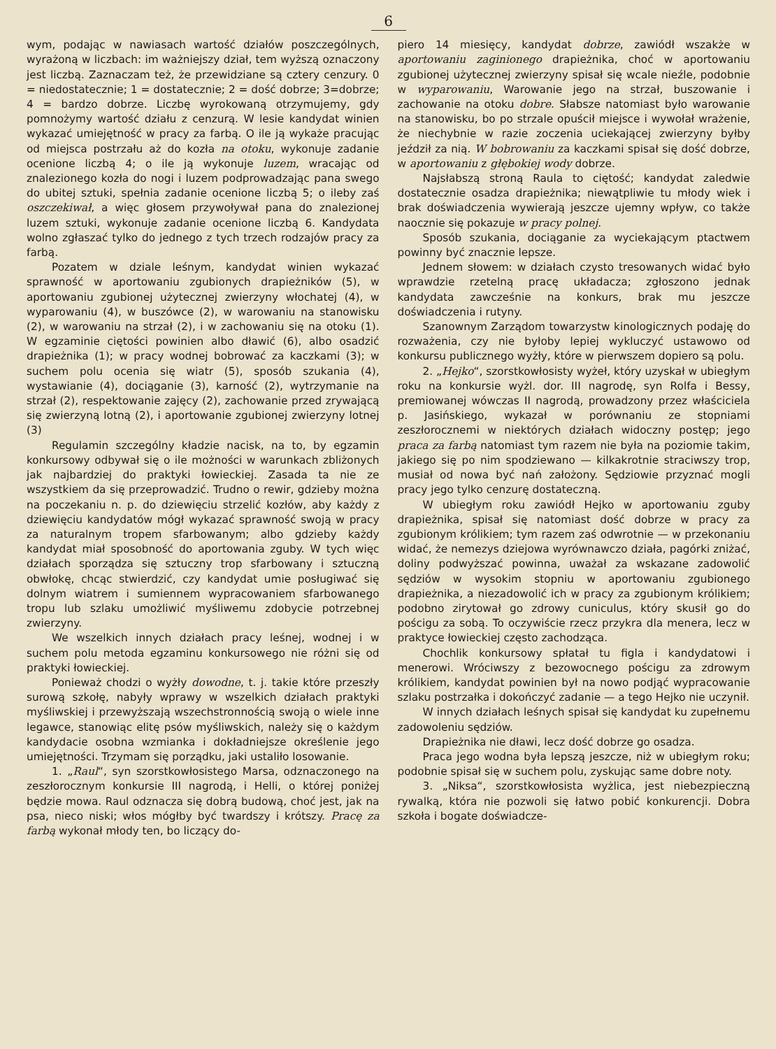6
wym, podając w nawiasach wartość działów poszczególnych, wyrażoną w liczbach: im ważniejszy dział, tem wyższą oznaczony jest liczbą. Zaznaczam też, że przewidziane są cztery cenzury. 0 = niedostatecznie; 1 = dostatecznie; 2 = dość dobrze; 3=dobrze; 4 = bardzo dobrze. Liczbę wyrokowaną otrzymujemy, gdy pomnożymy wartość działu z cenzurą. W lesie kandydat winien wykazać umiejętność w pracy za farbą. O ile ją wykaże pracując od miejsca postrzału aż do kozła na otoku, wykonuje zadanie ocenione liczbą 4; o ile ją wykonuje luzem, wracając od znalezionego kozła do nogi i luzem podprowadzając pana swego do ubitej sztuki, spełnia zadanie ocenione liczbą 5; o ileby zaś oszczekiwał, a więc głosem przywoływał pana do znalezionej luzem sztuki, wykonuje zadanie ocenione liczbą 6. Kandydata wolno zgłaszać tylko do jednego z tych trzech rodzajów pracy za farbą.
Pozatem w dziale leśnym, kandydat winien wykazać sprawność w aportowaniu zgubionych drapieżników (5), w aportowaniu zgubionej użytecznej zwierzyny włochatej (4), w wyparowaniu (4), w buszówce (2), w warowaniu na stanowisku (2), w warowaniu na strzał (2), i w zachowaniu się na otoku (1). W egzaminie ciętości powinien albo dławić (6), albo osadzić drapieżnika (1); w pracy wodnej bobrować za kaczkami (3); w suchem polu ocenia się wiatr (5), sposób szukania (4), wystawianie (4), dociąganie (3), karność (2), wytrzymanie na strzał (2), respektowanie zajęcy (2), zachowanie przed zrywającą się zwierzyną lotną (2), i aportowanie zgubionej zwierzyny lotnej (3)
Regulamin szczególny kładzie nacisk, na to, by egzamin konkursowy odbywał się o ile możności w warunkach zbliżonych jak najbardziej do praktyki łowieckiej. Zasada ta nie ze wszystkiem da się przeprowadzić. Trudno o rewir, gdzieby można na poczekaniu n. p. do dziewięciu strzelić kozłów, aby każdy z dziewięciu kandydatów mógł wykazać sprawność swoją w pracy za naturalnym tropem sfarbowanym; albo gdzieby każdy kandydat miał sposobność do aportowania zguby. W tych więc działach sporządza się sztuczny trop sfarbowany i sztuczną obwłokę, chcąc stwierdzić, czy kandydat umie posługiwać się dolnym wiatrem i sumiennem wypracowaniem sfarbowanego tropu lub szlaku umożliwić myśliwemu zdobycie potrzebnej zwierzyny.
We wszelkich innych działach pracy leśnej, wodnej i w suchem polu metoda egzaminu konkursowego nie różni się od praktyki łowieckiej.
Ponieważ chodzi o wyżły dowodne, t. j. takie które przeszły surową szkołę, nabyły wprawy w wszelkich działach praktyki myśliwskiej i przewyższają wszechstronnością swoją o wiele inne legawce, stanowiąc elitę psów myśliwskich, należy się o każdym kandydacie osobna wzmianka i dokładniejsze określenie jego umiejętności. Trzymam się porządku, jaki ustaliło losowanie.
1. „Raul“, syn szorstkowłosistego Marsa, odznaczonego na zeszłorocznym konkursie III nagrodą, i Helli, o której poniżej będzie mowa. Raul odznacza się dobrą budową, choć jest, jak na psa, nieco niski; włos mógłby być twardszy i krótszy. Pracę za farbą wykonał młody ten, bo liczący do-
piero 14 miesięcy, kandydat dobrze, zawiódł wszakże w aportowaniu zaginionego drapieżnika, choć w aportowaniu zgubionej użytecznej zwierzyny spisał się wcale nieźle, podobnie w wyparowaniu, Warowanie jego na strzał, buszowanie i zachowanie na otoku dobre. Słabsze natomiast było warowanie na stanowisku, bo po strzale opuścił miejsce i wywołał wrażenie, że niechybnie w razie zoczenia uciekającej zwierzyny byłby jeździł za nią. W bobrowaniu za kaczkami spisał się dość dobrze, w aportowaniu z głębokiej wody dobrze.
Najsłabszą stroną Raula to ciętość; kandydat zaledwie dostatecznie osadza drapieżnika; niewątpliwie tu młody wiek i brak doświadczenia wywierają jeszcze ujemny wpływ, co także naocznie się pokazuje w pracy polnej.
Sposób szukania, dociąganie za wyciekającym ptactwem powinny być znacznie lepsze.
Jednem słowem: w działach czysto tresowanych widać było wprawdzie rzetelną pracę układacza; zgłoszono jednak kandydata zawcześnie na konkurs, brak mu jeszcze doświadczenia i rutyny.
Szanownym Zarządom towarzystw kinologicznych podaję do rozważenia, czy nie byłoby lepiej wykluczyć ustawowo od konkursu publicznego wyżły, które w pierwszem dopiero są polu.
2. „Hejko“, szorstkowłosisty wyżeł, który uzyskał w ubiegłym roku na konkursie wyżl. dor. III nagrodę, syn Rolfa i Bessy, premiowanej wówczas II nagrodą, prowadzony przez właściciela p. Jasińskiego, wykazał w porównaniu ze stopniami zeszłorocznemi w niektórych działach widoczny postęp; jego praca za farbą natomiast tym razem nie była na poziomie takim, jakiego się po nim spodziewano — kilkakrotnie straciwszy trop, musiał od nowa być nań założony. Sędziowie przyznać mogli pracy jego tylko cenzurę dostateczną.
W ubiegłym roku zawiódł Hejko w aportowaniu zguby drapieżnika, spisał się natomiast dość dobrze w pracy za zgubionym królikiem; tym razem zaś odwrotnie — w przekonaniu widać, że nemezys dziejowa wyrównawczo działa, pagórki zniżać, doliny podwyższać powinna, uważał za wskazane zadowolić sędziów w wysokim stopniu w aportowaniu zgubionego drapieżnika, a niezadowolić ich w pracy za zgubionym królikiem; podobno zirytował go zdrowy cuniculus, który skusił go do pościgu za sobą. To oczywiście rzecz przykra dla menera, lecz w praktyce łowieckiej często zachodząca.
Chochlik konkursowy spłatał tu figla i kandydatowi i menerowi. Wróciwszy z bezowocnego pościgu za zdrowym królikiem, kandydat powinien był na nowo podjąć wypracowanie szlaku postrzałka i dokończyć zadanie — a tego Hejko nie uczynił.
W innych działach leśnych spisał się kandydat ku zupełnemu zadowoleniu sędziów.
Drapieżnika nie dławi, lecz dość dobrze go osadza.
Praca jego wodna była lepszą jeszcze, niż w ubiegłym roku; podobnie spisał się w suchem polu, zyskując same dobre noty.
3. „Niksa“, szorstkowłosista wyżlica, jest niebezpieczną rywalką, która nie pozwoli się łatwo pobić konkurencji. Dobra szkoła i bogate doświadcze-